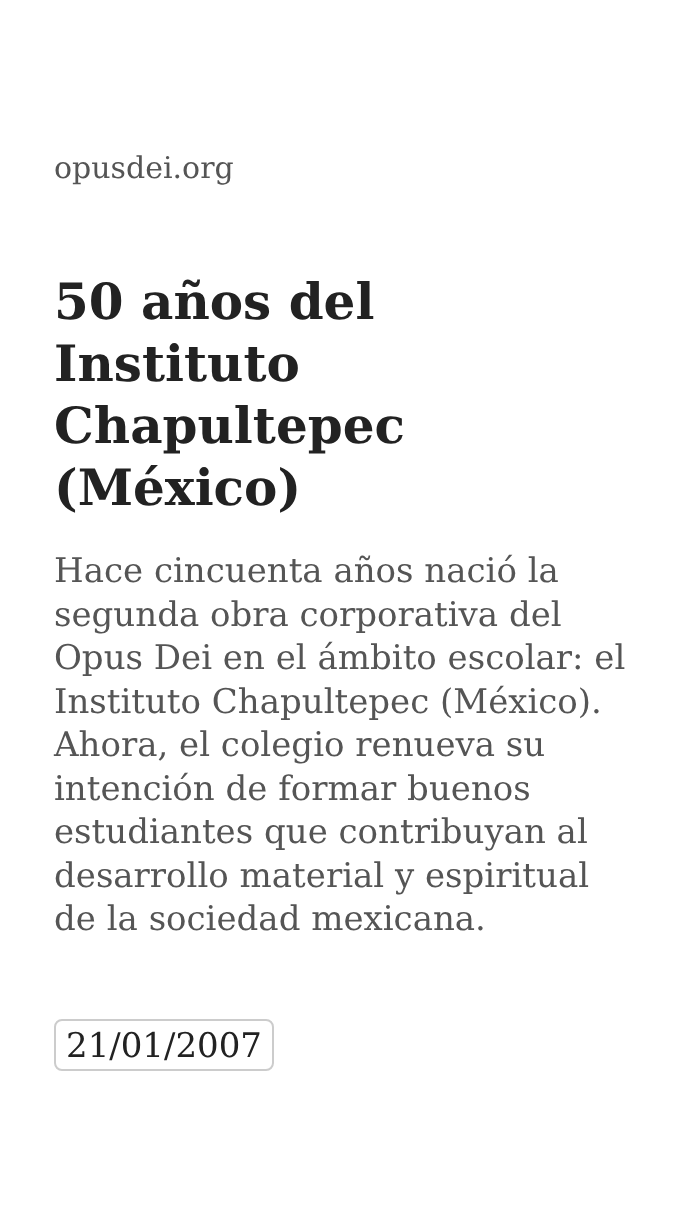opusdei.org
50 años del Instituto Chapultepec (México)
Hace cincuenta años nació la segunda obra corporativa del Opus Dei en el ámbito escolar: el Instituto Chapultepec (México). Ahora, el colegio renueva su intención de formar buenos estudiantes que contribuyan al desarrollo material y espiritual de la sociedad mexicana.
21/01/2007